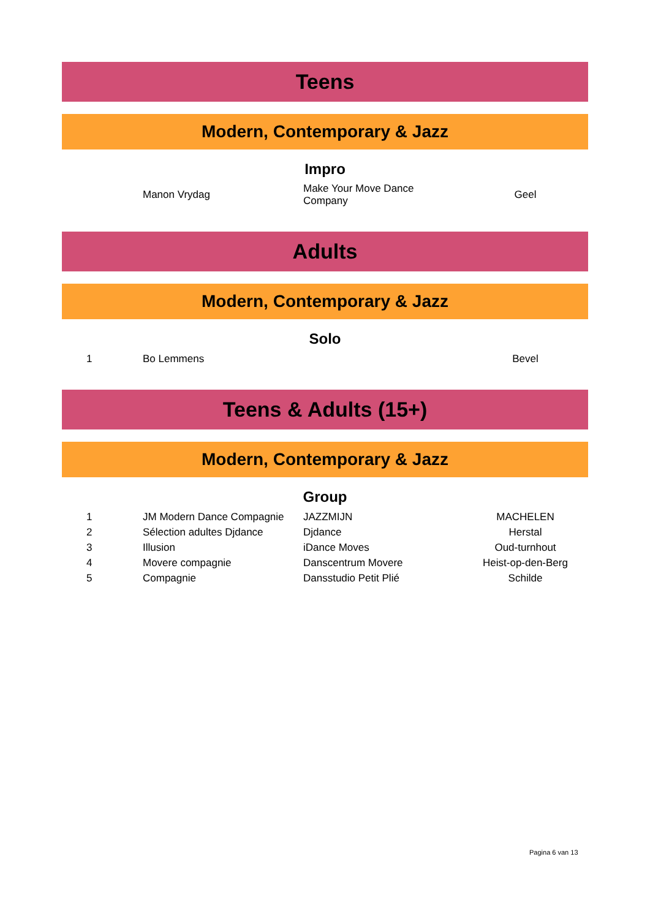Teens
Modern, Contemporary & Jazz
Impro
| | Manon Vrydag | Make Your Move Dance Company | Geel |
Adults
Modern, Contemporary & Jazz
Solo
| 1 | Bo Lemmens | | Bevel |
Teens & Adults (15+)
Modern, Contemporary & Jazz
Group
| 1 | JM Modern Dance Compagnie | JAZZMIJN | MACHELEN |
| 2 | Sélection adultes Djdance | Djdance | Herstal |
| 3 | Illusion | iDance Moves | Oud-turnhout |
| 4 | Movere compagnie | Danscentrum Movere | Heist-op-den-Berg |
| 5 | Compagnie | Dansstudio Petit Plié | Schilde |
Pagina 6 van 13